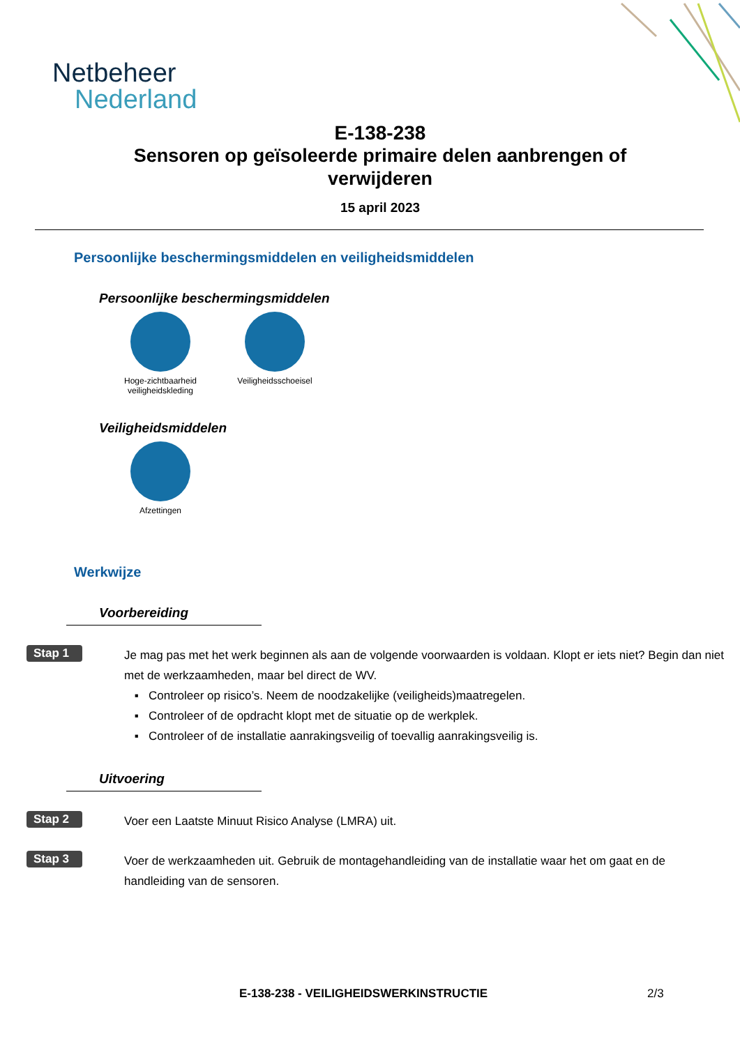Netbeheer
Nederland
E-138-238
Sensoren op geïsoleerde primaire delen aanbrengen of verwijderen
15 april 2023
Persoonlijke beschermingsmiddelen en veiligheidsmiddelen
Persoonlijke beschermingsmiddelen
Hoge-zichtbaarheid veiligheidskleding
Veiligheidsschoeisel
Veiligheidsmiddelen
Afzettingen
Werkwijze
Voorbereiding
Stap 1
Je mag pas met het werk beginnen als aan de volgende voorwaarden is voldaan. Klopt er iets niet? Begin dan niet met de werkzaamheden, maar bel direct de WV.
Controleer op risico’s. Neem de noodzakelijke (veiligheids)maatregelen.
Controleer of de opdracht klopt met de situatie op de werkplek.
Controleer of de installatie aanrakingsveilig of toevallig aanrakingsveilig is.
Uitvoering
Stap 2
Voer een Laatste Minuut Risico Analyse (LMRA) uit.
Stap 3
Voer de werkzaamheden uit. Gebruik de montagehandleiding van de installatie waar het om gaat en de handleiding van de sensoren.
E-138-238 - VEILIGHEIDSWERKINSTRUCTIE 2/3